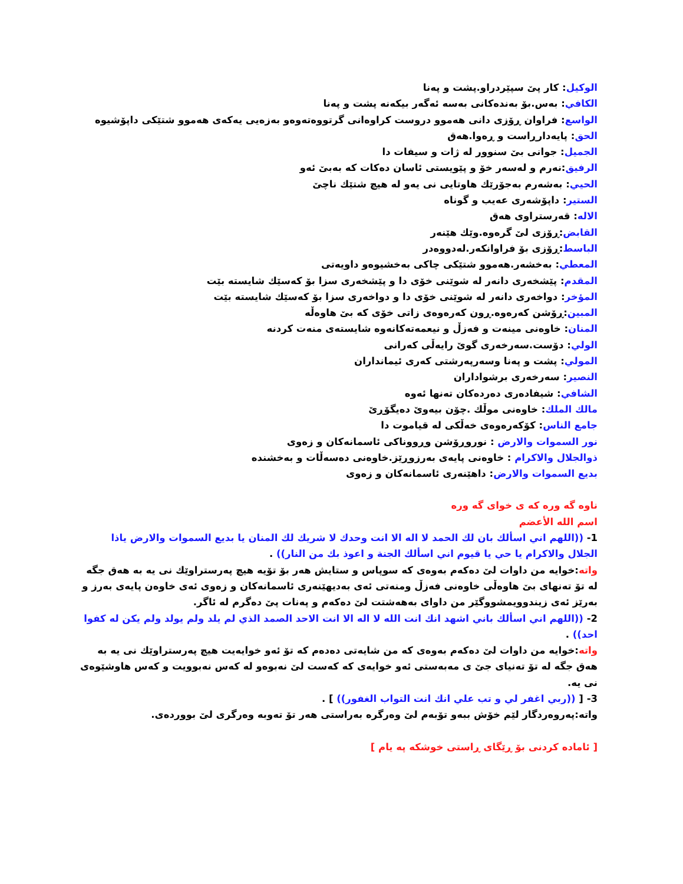الوكيل: كار پێ سپێردراو.پشت و پەنا
الكافي: بەس.بۆ بەندەكانی بەسە ئەگەر بیكەنە پشت و پەنا
الواسع: فراوان ڕۆزی دانی هەموو دروست كراوەانی گرتووەتەوەو بەزەیی یەكەی هەموو شتێكی داپۆشیوە
الحق: پایەدارڕاست و ڕەوا.هەق
الجميل: جوانی بێ سنوور لە ژات و سیفات دا
الرفيق:نەرم و لەسەر خۆ و پێویستی ئاسان دەكات كە بەبێ ئەو
الحيي: بەشەرم بەجۆرێك هاوتایی نی یەو لە هیچ شتێك ناچێ
الستير: داپۆشەری عەیب و گوناه
الاله: قەرستراوی هەق
القابض:ڕۆزی لێ گرەوە.وێك هێنەر
الباسط:ڕۆزی بۆ فراوانكەر.لەدووەدر
المعطي: بەخشەر.هەموو شتێكی چاكی بەخشیوەو داویەتی
المقدم: پێشخەری دانەر لە شوێنی خۆی دا و پێشخەری سزا بۆ كەسێك شایستە بێت
المؤخر: دواخەری دانەر لە شوێنی خۆی دا و دواخەری سزا بۆ كەسێك شایستە بێت
المبين:ڕۆشن كەرەوە.ڕون كەرەوەی زاتی خۆی كە بێ هاوەڵە
المنان: خاوەنی مینەت و فەزڵ و نیعمەتەكانەوە شایستەی منەت كردنە
الولي: دۆست.سەرخەری گوێ رایەڵی كەرانی
المولي: پشت و پەنا وسەرپەرشتی كەری ئیمانداران
النصير: سەرخەری برشواداران
الشافي: شیفادەری دەردەكان تەنها ئەوە
مالك الملك: خاوەنی موڵك .چۆن بیەوێ دەیگۆڕێ
جامع الناس: كۆكەرەوەی خەڵكی لە قیاموت دا
نور السموات والارض : نوروڕۆشن وڕووناكی ئاسمانەكان و زەوی
ذوالجلال والاكرام : خاوەنی پایەی بەرزوڕێز.خاوەنی دەسەڵات و بەخشندە
بديع السموات والارض: داهێنەری ئاسمانەكان و زەوی
ناوه گه وره كه ی خوای گه وره
اسم الله الأعضم
1- ((اللهم اني اسألك بان لك الحمد لا اله الا انت وحدك لا شريك لك المنان يا بديع السموات والارض ياذا الجلال والاكرام يا حي يا قيوم اني اسألك الجنة و اعوذ بك من النار)) .
واته:خوایه من داوات لێ دەكەم بەوەی كە سوپاس و ستایش هەر بۆ تۆیە هیچ پەرستراوێك نی یە بە هەق جگە لە تۆ تەنهای بێ هاوەڵی خاوەنی فەزڵ ومنەتی ئەی بەدیهێنەری ئاسمانەكان و زەوی ئەی خاوەن پایەی بەرز و بەرێز ئەی زیندوویمشووگێر من داوای بەهەشتت لێ دەكەم و پەنات پێ دەگرم لە ئاگر.
2- ((اللهم اني اسألك باني اشهد انك انت الله لا اله الا انت الاحد الصمد الذي لم يلد ولم يولد ولم يكن له كفوا احد)) .
واته:خوایە من داوات لێ دەكەم بەوەی كە من شایەتی دەدەم كە تۆ ئەو خوایەیت هیچ پەرستراوێك نی یە بە هەق جگە لە تۆ تەنیای جێ ی مەبەستی ئەو خوایەی كە كەست لێ نەبوەو لە كەس نەبوویت و كەس هاوشێوەی نی یە.
3- [ ((ربي اغفر لي و تب علي انك انت التواب الغفور)) ] .
واته:پەروەردگار لێم خۆش ببەو تۆبەم لێ وەرگرە بەراستی هەر تۆ تەوبە وەرگری لێ بووردەی.
[ ئاماده كردنی بۆ ڕێگای ڕاستی خوشكه په یام ]